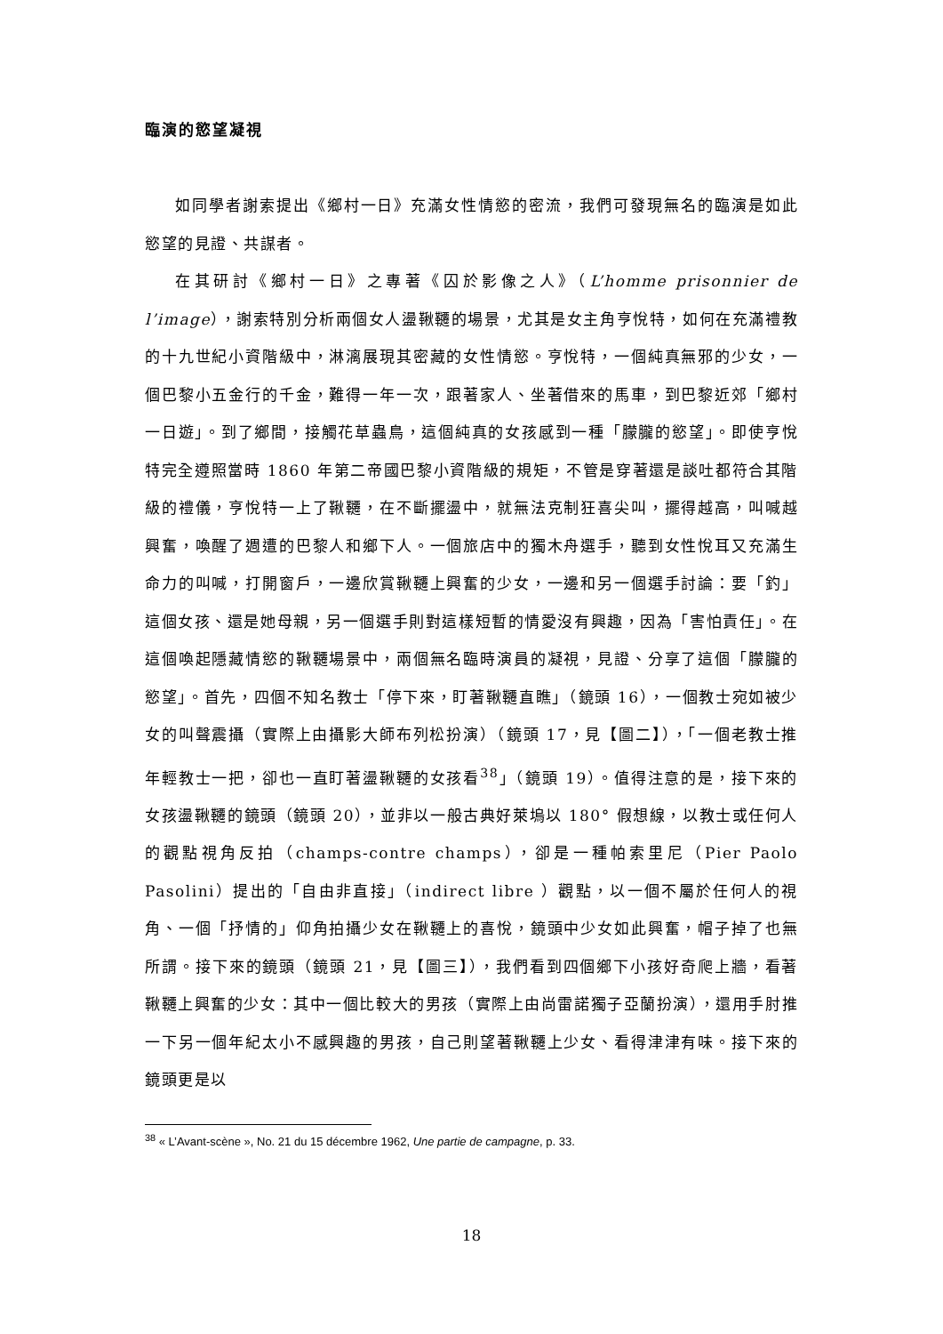臨演的慾望凝視
如同學者謝索提出《鄉村一日》充滿女性情慾的密流，我們可發現無名的臨演是如此慾望的見證、共謀者。
在其研討《鄉村一日》之專著《囚於影像之人》（L’homme prisonnier de l’image），謝索特別分析兩個女人盪鞦韆的場景，尤其是女主角亨悅特，如何在充滿禮教的十九世紀小資階級中，淋漓展現其密藏的女性情慾。亨悅特，一個純真無邪的少女，一個巴黎小五金行的千金，難得一年一次，跟著家人、坐著借來的馬車，到巴黎近郊「鄉村一日遊」。到了鄉間，接觸花草蟲鳥，這個純真的女孩感到一種「朦朧的慾望」。即使亨悅特完全遵照當時 1860 年第二帝國巴黎小資階級的規矩，不管是穿著還是談吐都符合其階級的禮儀，亨悅特一上了鞦韆，在不斷擺盪中，就無法克制狂喜尖叫，擺得越高，叫喊越興奮，喚醒了週遭的巴黎人和鄉下人。一個旅店中的獨木舟選手，聽到女性悅耳又充滿生命力的叫喊，打開窗戶，一邊欣賞鞦韆上興奮的少女，一邊和另一個選手討論：要「釣」這個女孩、還是她母親，另一個選手則對這樣短暫的情愛沒有興趣，因為「害怕責任」。在這個喚起隱藏情慾的鞦韆場景中，兩個無名臨時演員的凝視，見證、分享了這個「朦朧的慾望」。首先，四個不知名教士「停下來，盯著鞦韆直瞧」（鏡頭 16），一個教士宛如被少女的叫聲震攝（實際上由攝影大師布列松扮演）（鏡頭 17，見【圖二】），「一個老教士推年輕教士一把，卻也一直盯著盪鞦韆的女孩看<sup>38</sup>」（鏡頭 19）。值得注意的是，接下來的女孩盪鞦韆的鏡頭（鏡頭 20），並非以一般古典好萊塢以 180° 假想線，以教士或任何人的觀點視角反拍（champs-contre champs），卻是一種帕索里尼（Pier Paolo Pasolini）提出的「自由非直接」（indirect libre ）觀點，以一個不屬於任何人的視角、一個「抒情的」仰角拍攝少女在鞦韆上的喜悅，鏡頭中少女如此興奮，帽子掉了也無所謂。接下來的鏡頭（鏡頭 21，見【圖三】），我們看到四個鄉下小孩好奇爬上牆，看著鞦韆上興奮的少女：其中一個比較大的男孩（實際上由尚雷諾獨子亞蘭扮演），還用手肘推一下另一個年紀太小不感興趣的男孩，自己則望著鞦韆上少女、看得津津有味。接下來的鏡頭更是以
<sup>38</sup> « L’Avant-scène », No. 21 du 15 décembre 1962, Une partie de campagne, p. 33.
18